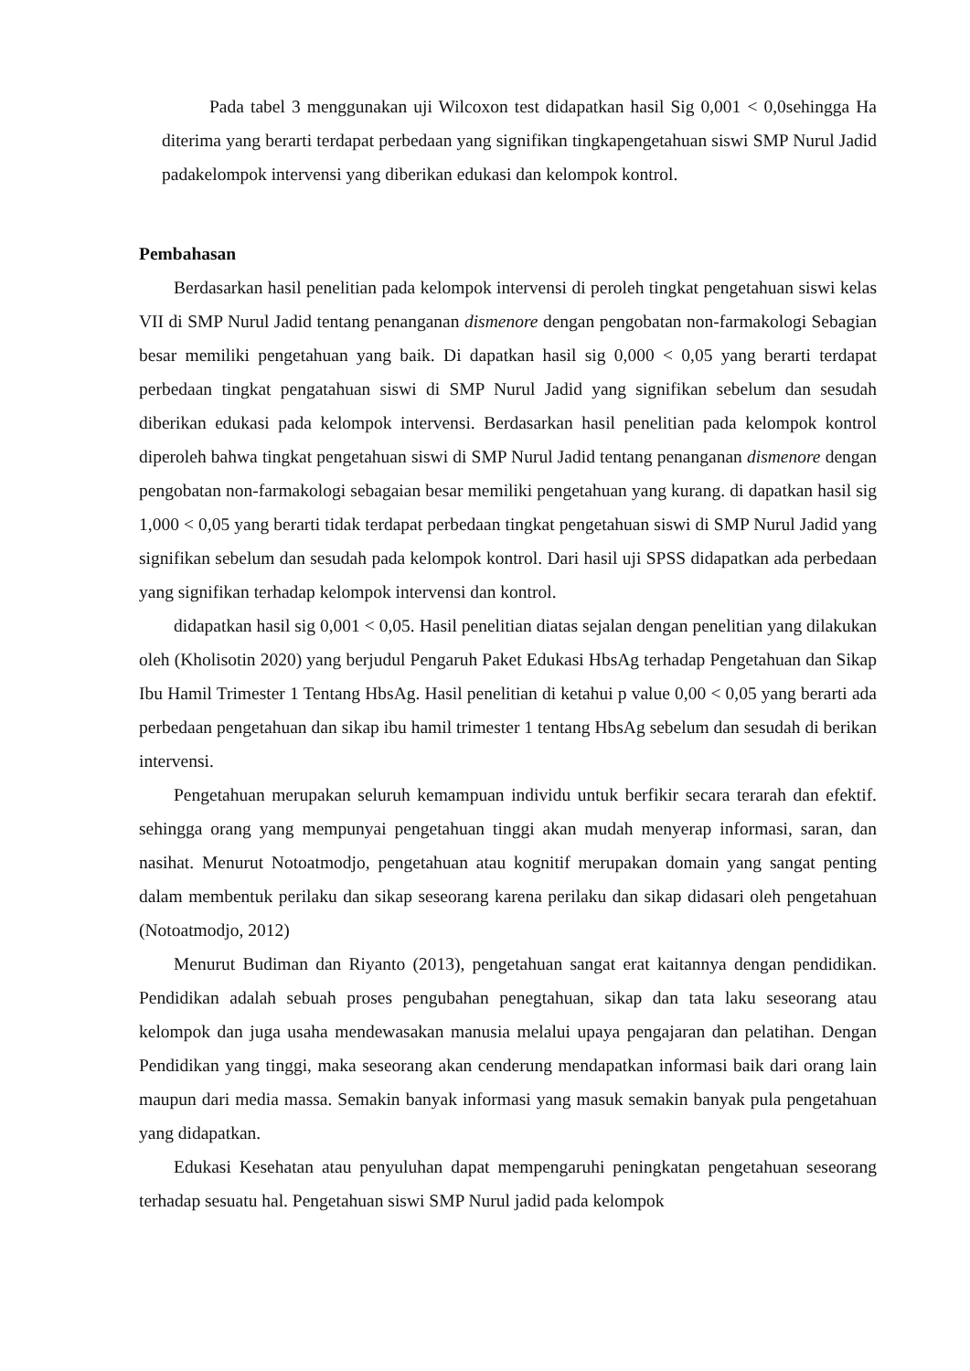Pada tabel 3 menggunakan uji Wilcoxon test didapatkan hasil Sig 0,001 < 0,0sehingga Ha diterima yang berarti terdapat perbedaan yang signifikan tingkapengetahuan siswi SMP Nurul Jadid padakelompok intervensi yang diberikan edukasi dan kelompok kontrol.
Pembahasan
Berdasarkan hasil penelitian pada kelompok intervensi di peroleh tingkat pengetahuan siswi kelas VII di SMP Nurul Jadid tentang penanganan dismenore dengan pengobatan non-farmakologi Sebagian besar memiliki pengetahuan yang baik. Di dapatkan hasil sig 0,000 < 0,05 yang berarti terdapat perbedaan tingkat pengatahuan siswi di SMP Nurul Jadid yang signifikan sebelum dan sesudah diberikan edukasi pada kelompok intervensi. Berdasarkan hasil penelitian pada kelompok kontrol diperoleh bahwa tingkat pengetahuan siswi di SMP Nurul Jadid tentang penanganan dismenore dengan pengobatan non-farmakologi sebagaian besar memiliki pengetahuan yang kurang. di dapatkan hasil sig 1,000 < 0,05 yang berarti tidak terdapat perbedaan tingkat pengetahuan siswi di SMP Nurul Jadid yang signifikan sebelum dan sesudah pada kelompok kontrol. Dari hasil uji SPSS didapatkan ada perbedaan yang signifikan terhadap kelompok intervensi dan kontrol.
didapatkan hasil sig 0,001 < 0,05. Hasil penelitian diatas sejalan dengan penelitian yang dilakukan oleh (Kholisotin 2020) yang berjudul Pengaruh Paket Edukasi HbsAg terhadap Pengetahuan dan Sikap Ibu Hamil Trimester 1 Tentang HbsAg. Hasil penelitian di ketahui p value 0,00 < 0,05 yang berarti ada perbedaan pengetahuan dan sikap ibu hamil trimester 1 tentang HbsAg sebelum dan sesudah di berikan intervensi.
Pengetahuan merupakan seluruh kemampuan individu untuk berfikir secara terarah dan efektif. sehingga orang yang mempunyai pengetahuan tinggi akan mudah menyerap informasi, saran, dan nasihat. Menurut Notoatmodjo, pengetahuan atau kognitif merupakan domain yang sangat penting dalam membentuk perilaku dan sikap seseorang karena perilaku dan sikap didasari oleh pengetahuan (Notoatmodjo, 2012)
Menurut Budiman dan Riyanto (2013), pengetahuan sangat erat kaitannya dengan pendidikan. Pendidikan adalah sebuah proses pengubahan penegtahuan, sikap dan tata laku seseorang atau kelompok dan juga usaha mendewasakan manusia melalui upaya pengajaran dan pelatihan. Dengan Pendidikan yang tinggi, maka seseorang akan cenderung mendapatkan informasi baik dari orang lain maupun dari media massa. Semakin banyak informasi yang masuk semakin banyak pula pengetahuan yang didapatkan.
Edukasi Kesehatan atau penyuluhan dapat mempengaruhi peningkatan pengetahuan seseorang terhadap sesuatu hal. Pengetahuan siswi SMP Nurul jadid pada kelompok